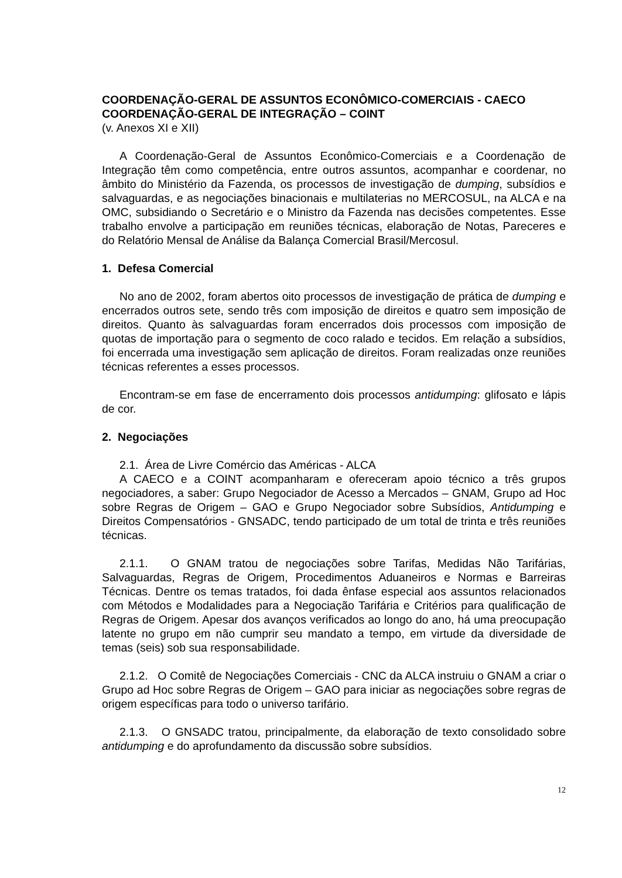COORDENAÇÃO-GERAL DE ASSUNTOS ECONÔMICO-COMERCIAIS - CAECO
COORDENAÇÃO-GERAL DE INTEGRAÇÃO – COINT
(v. Anexos XI e XII)
A Coordenação-Geral de Assuntos Econômico-Comerciais e a Coordenação de Integração têm como competência, entre outros assuntos, acompanhar e coordenar, no âmbito do Ministério da Fazenda, os processos de investigação de dumping, subsídios e salvaguardas, e as negociações binacionais e multilaterias no MERCOSUL, na ALCA e na OMC, subsidiando o Secretário e o Ministro da Fazenda nas decisões competentes. Esse trabalho envolve a participação em reuniões técnicas, elaboração de Notas, Pareceres e do Relatório Mensal de Análise da Balança Comercial Brasil/Mercosul.
1. Defesa Comercial
No ano de 2002, foram abertos oito processos de investigação de prática de dumping e encerrados outros sete, sendo três com imposição de direitos e quatro sem imposição de direitos. Quanto às salvaguardas foram encerrados dois processos com imposição de quotas de importação para o segmento de coco ralado e tecidos. Em relação a subsídios, foi encerrada uma investigação sem aplicação de direitos. Foram realizadas onze reuniões técnicas referentes a esses processos.
Encontram-se em fase de encerramento dois processos antidumping: glifosato e lápis de cor.
2. Negociações
2.1. Área de Livre Comércio das Américas - ALCA
A CAECO e a COINT acompanharam e ofereceram apoio técnico a três grupos negociadores, a saber: Grupo Negociador de Acesso a Mercados – GNAM, Grupo ad Hoc sobre Regras de Origem – GAO e Grupo Negociador sobre Subsídios, Antidumping e Direitos Compensatórios - GNSADC, tendo participado de um total de trinta e três reuniões técnicas.
2.1.1. O GNAM tratou de negociações sobre Tarifas, Medidas Não Tarifárias, Salvaguardas, Regras de Origem, Procedimentos Aduaneiros e Normas e Barreiras Técnicas. Dentre os temas tratados, foi dada ênfase especial aos assuntos relacionados com Métodos e Modalidades para a Negociação Tarifária e Critérios para qualificação de Regras de Origem. Apesar dos avanços verificados ao longo do ano, há uma preocupação latente no grupo em não cumprir seu mandato a tempo, em virtude da diversidade de temas (seis) sob sua responsabilidade.
2.1.2. O Comitê de Negociações Comerciais - CNC da ALCA instruiu o GNAM a criar o Grupo ad Hoc sobre Regras de Origem – GAO para iniciar as negociações sobre regras de origem específicas para todo o universo tarifário.
2.1.3. O GNSADC tratou, principalmente, da elaboração de texto consolidado sobre antidumping e do aprofundamento da discussão sobre subsídios.
12